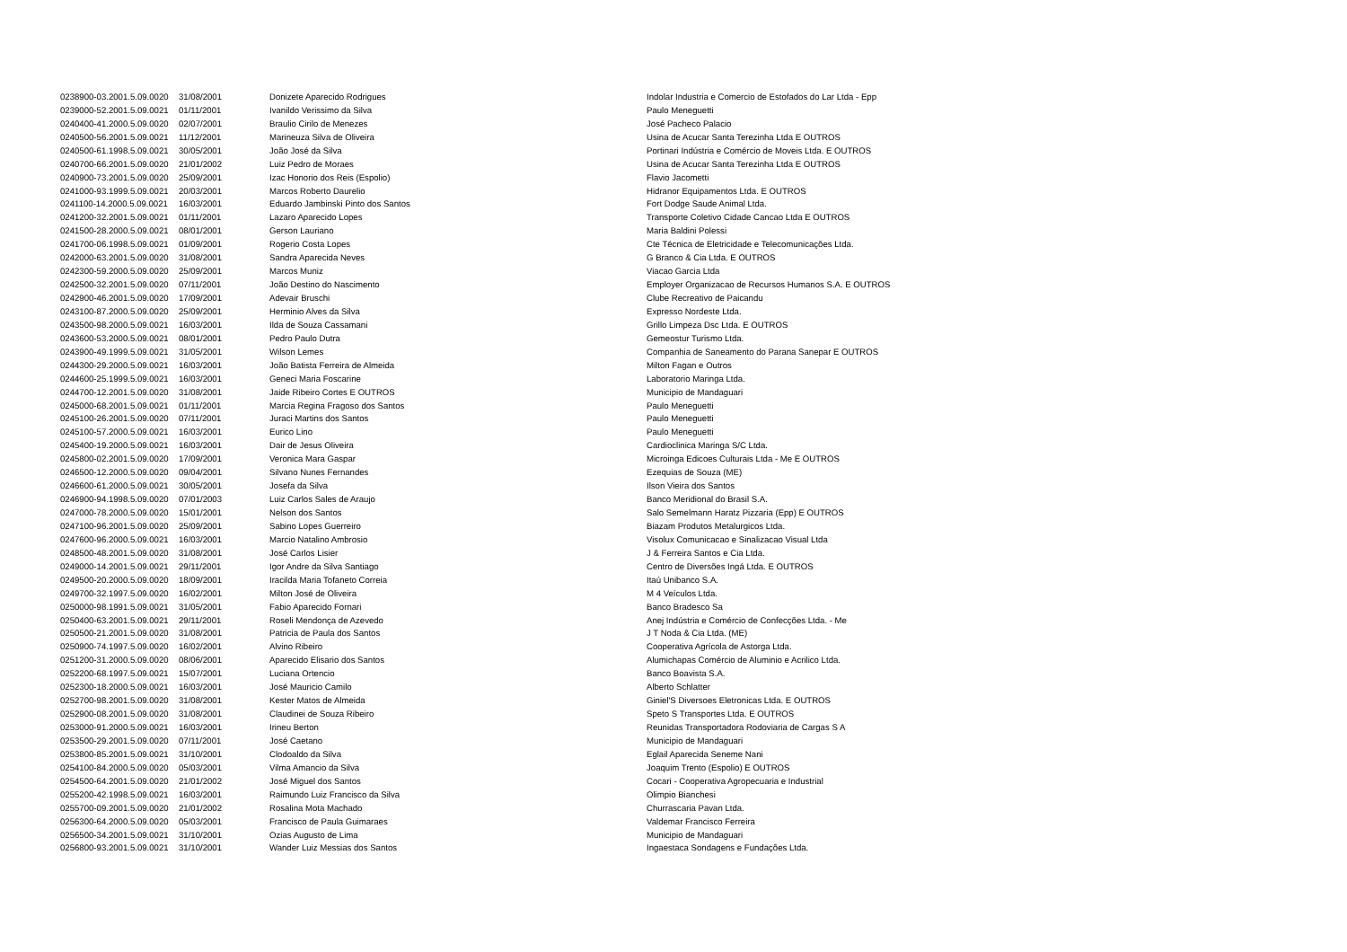| 0238900-03.2001.5.09.0020 | 31/08/2001 | Donizete Aparecido Rodrigues | Indolar Industria e Comercio de Estofados do Lar Ltda - Epp |
| 0239000-52.2001.5.09.0021 | 01/11/2001 | Ivanildo Verissimo da Silva | Paulo Meneguetti |
| 0240400-41.2000.5.09.0020 | 02/07/2001 | Braulio Cirilo de Menezes | José Pacheco Palacio |
| 0240500-56.2001.5.09.0021 | 11/12/2001 | Marineuza Silva de Oliveira | Usina de Acucar Santa Terezinha Ltda E OUTROS |
| 0240500-61.1998.5.09.0021 | 30/05/2001 | João José da Silva | Portinari Indústria e Comércio de Moveis Ltda. E OUTROS |
| 0240700-66.2001.5.09.0020 | 21/01/2002 | Luiz Pedro de Moraes | Usina de Acucar Santa Terezinha Ltda E OUTROS |
| 0240900-73.2001.5.09.0020 | 25/09/2001 | Izac Honorio dos Reis (Espolio) | Flavio Jacometti |
| 0241000-93.1999.5.09.0021 | 20/03/2001 | Marcos Roberto Daurelio | Hidranor Equipamentos Ltda. E OUTROS |
| 0241100-14.2000.5.09.0021 | 16/03/2001 | Eduardo Jambinski Pinto dos Santos | Fort Dodge Saude Animal Ltda. |
| 0241200-32.2001.5.09.0021 | 01/11/2001 | Lazaro Aparecido Lopes | Transporte Coletivo Cidade Cancao Ltda E OUTROS |
| 0241500-28.2000.5.09.0021 | 08/01/2001 | Gerson Lauriano | Maria Baldini Polessi |
| 0241700-06.1998.5.09.0021 | 01/09/2001 | Rogerio Costa Lopes | Cte Técnica de Eletricidade e Telecomunicações Ltda. |
| 0242000-63.2001.5.09.0020 | 31/08/2001 | Sandra Aparecida Neves | G Branco & Cia Ltda. E OUTROS |
| 0242300-59.2000.5.09.0020 | 25/09/2001 | Marcos Muniz | Viacao Garcia Ltda |
| 0242500-32.2001.5.09.0020 | 07/11/2001 | João Destino do Nascimento | Employer Organizacao de Recursos Humanos S.A. E OUTROS |
| 0242900-46.2001.5.09.0020 | 17/09/2001 | Adevair Bruschi | Clube Recreativo de Paicandu |
| 0243100-87.2000.5.09.0020 | 25/09/2001 | Herminio Alves da Silva | Expresso Nordeste Ltda. |
| 0243500-98.2000.5.09.0021 | 16/03/2001 | Ilda de Souza Cassamani | Grillo Limpeza Dsc Ltda. E OUTROS |
| 0243600-53.2000.5.09.0021 | 08/01/2001 | Pedro Paulo Dutra | Gemeostur Turismo Ltda. |
| 0243900-49.1999.5.09.0021 | 31/05/2001 | Wilson Lemes | Companhia de Saneamento do Parana Sanepar E OUTROS |
| 0244300-29.2000.5.09.0021 | 16/03/2001 | João Batista Ferreira de Almeida | Milton Fagan e Outros |
| 0244600-25.1999.5.09.0021 | 16/03/2001 | Geneci Maria Foscarine | Laboratorio Maringa Ltda. |
| 0244700-12.2001.5.09.0020 | 31/08/2001 | Jaide Ribeiro Cortes E OUTROS | Municipio de Mandaguari |
| 0245000-68.2001.5.09.0021 | 01/11/2001 | Marcia Regina Fragoso dos Santos | Paulo Meneguetti |
| 0245100-26.2001.5.09.0020 | 07/11/2001 | Juraci Martins dos Santos | Paulo Meneguetti |
| 0245100-57.2000.5.09.0021 | 16/03/2001 | Eurico Lino | Paulo Meneguetti |
| 0245400-19.2000.5.09.0021 | 16/03/2001 | Dair de Jesus Oliveira | Cardioclinica Maringa S/C Ltda. |
| 0245800-02.2001.5.09.0020 | 17/09/2001 | Veronica Mara Gaspar | Microinga Edicoes Culturais Ltda - Me E OUTROS |
| 0246500-12.2000.5.09.0020 | 09/04/2001 | Silvano Nunes Fernandes | Ezequias de Souza (ME) |
| 0246600-61.2000.5.09.0021 | 30/05/2001 | Josefa da Silva | Ilson Vieira dos Santos |
| 0246900-94.1998.5.09.0020 | 07/01/2003 | Luiz Carlos Sales de Araujo | Banco Meridional do Brasil S.A. |
| 0247000-78.2000.5.09.0020 | 15/01/2001 | Nelson dos Santos | Salo Semelmann Haratz Pizzaria (Epp) E OUTROS |
| 0247100-96.2001.5.09.0020 | 25/09/2001 | Sabino Lopes Guerreiro | Biazam Produtos Metalurgicos Ltda. |
| 0247600-96.2000.5.09.0021 | 16/03/2001 | Marcio Natalino Ambrosio | Visolux Comunicacao e Sinalizacao Visual Ltda |
| 0248500-48.2001.5.09.0020 | 31/08/2001 | José Carlos Lisier | J & Ferreira Santos e Cia Ltda. |
| 0249000-14.2001.5.09.0021 | 29/11/2001 | Igor Andre da Silva Santiago | Centro de Diversões Ingá Ltda. E OUTROS |
| 0249500-20.2000.5.09.0020 | 18/09/2001 | Iracilda Maria Tofaneto Correia | Itaú Unibanco S.A. |
| 0249700-32.1997.5.09.0020 | 16/02/2001 | Milton José de Oliveira | M 4 Veículos Ltda. |
| 0250000-98.1991.5.09.0021 | 31/05/2001 | Fabio Aparecido Fornari | Banco Bradesco Sa |
| 0250400-63.2001.5.09.0021 | 29/11/2001 | Roseli Mendonça de Azevedo | Anej Indústria e Comércio de Confecções Ltda. - Me |
| 0250500-21.2001.5.09.0020 | 31/08/2001 | Patricia de Paula dos Santos | J T Noda & Cia Ltda. (ME) |
| 0250900-74.1997.5.09.0020 | 16/02/2001 | Alvino Ribeiro | Cooperativa Agrícola de Astorga Ltda. |
| 0251200-31.2000.5.09.0020 | 08/06/2001 | Aparecido Elisario dos Santos | Alumichapas Comércio de Aluminio e Acrilico Ltda. |
| 0252200-68.1997.5.09.0021 | 15/07/2001 | Luciana Ortencio | Banco Boavista S.A. |
| 0252300-18.2000.5.09.0021 | 16/03/2001 | José Mauricio Camilo | Alberto Schlatter |
| 0252700-98.2001.5.09.0020 | 31/08/2001 | Kester Matos de Almeida | Giniel'S Diversoes Eletronicas Ltda. E OUTROS |
| 0252900-08.2001.5.09.0020 | 31/08/2001 | Claudinei de Souza Ribeiro | Speto S Transportes Ltda. E OUTROS |
| 0253000-91.2000.5.09.0021 | 16/03/2001 | Irineu Berton | Reunidas Transportadora Rodoviaria de Cargas S A |
| 0253500-29.2001.5.09.0020 | 07/11/2001 | José Caetano | Municipio de Mandaguari |
| 0253800-85.2001.5.09.0021 | 31/10/2001 | Clodoaldo da Silva | Eglail Aparecida Seneme Nani |
| 0254100-84.2000.5.09.0020 | 05/03/2001 | Vilma Amancio da Silva | Joaquim Trento (Espolio) E OUTROS |
| 0254500-64.2001.5.09.0020 | 21/01/2002 | José Miguel dos Santos | Cocari - Cooperativa Agropecuaria e Industrial |
| 0255200-42.1998.5.09.0021 | 16/03/2001 | Raimundo Luiz Francisco da Silva | Olimpio Bianchesi |
| 0255700-09.2001.5.09.0020 | 21/01/2002 | Rosalina Mota Machado | Churrascaria Pavan Ltda. |
| 0256300-64.2000.5.09.0020 | 05/03/2001 | Francisco de Paula Guimaraes | Valdemar Francisco Ferreira |
| 0256500-34.2001.5.09.0021 | 31/10/2001 | Ozias Augusto de Lima | Municipio de Mandaguari |
| 0256800-93.2001.5.09.0021 | 31/10/2001 | Wander Luiz Messias dos Santos | Ingaestaca Sondagens e Fundações Ltda. |